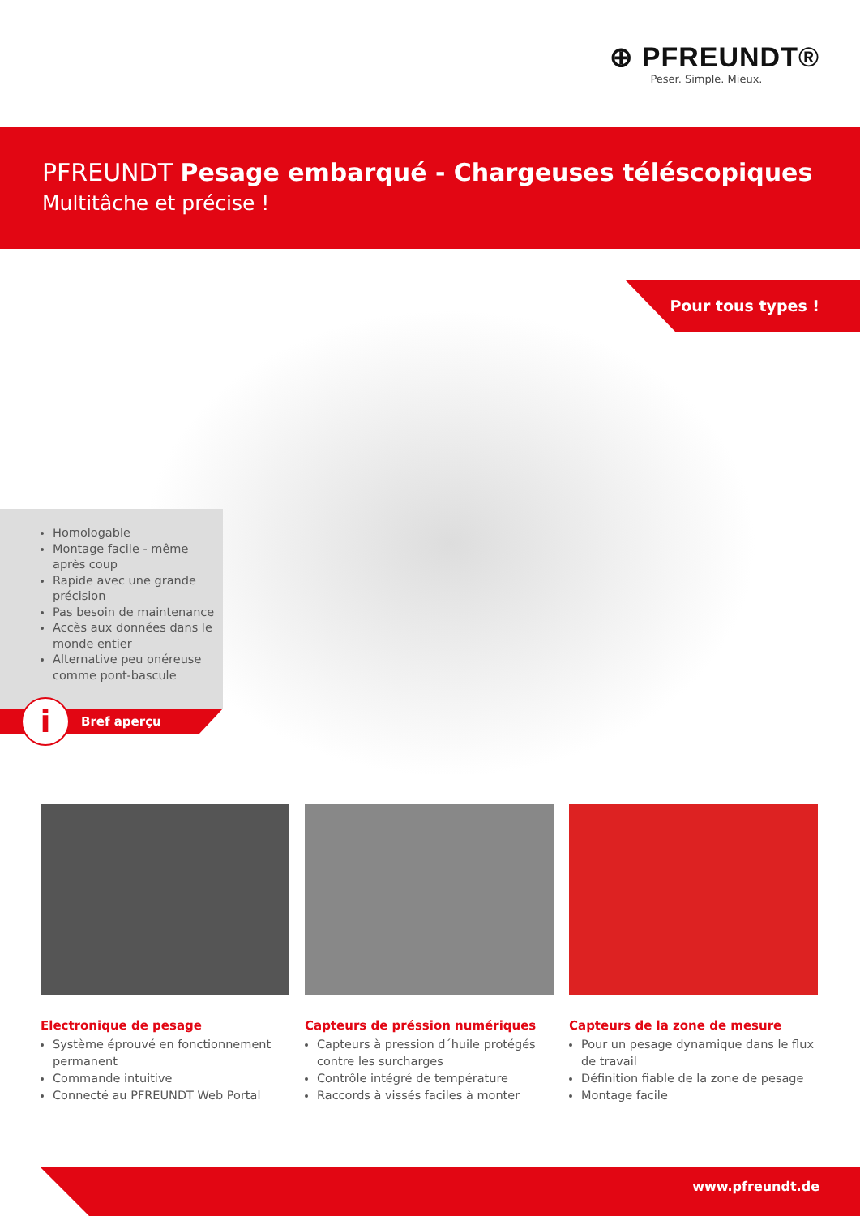⊕ PFREUNDT®
Peser. Simple. Mieux.
PFREUNDT Pesage embarqué - Chargeuses téléscopiques
Multitâche et précise !
Pour tous types !
Homologable
Montage facile - même après coup
Rapide avec une grande précision
Pas besoin de maintenance
Accès aux données dans le monde entier
Alternative peu onéreuse comme pont-bascule
Bref aperçu i
Electronique de pesage
Système éprouvé en fonctionnement permanent
Commande intuitive
Connecté au PFREUNDT Web Portal
Capteurs de préssion numériques
Capteurs à pression d´huile protégés contre les surcharges
Contrôle intégré de température
Raccords à vissés faciles à monter
Capteurs de la zone de mesure
Pour un pesage dynamique dans le flux de travail
Définition fiable de la zone de pesage
Montage facile
www.pfreundt.de